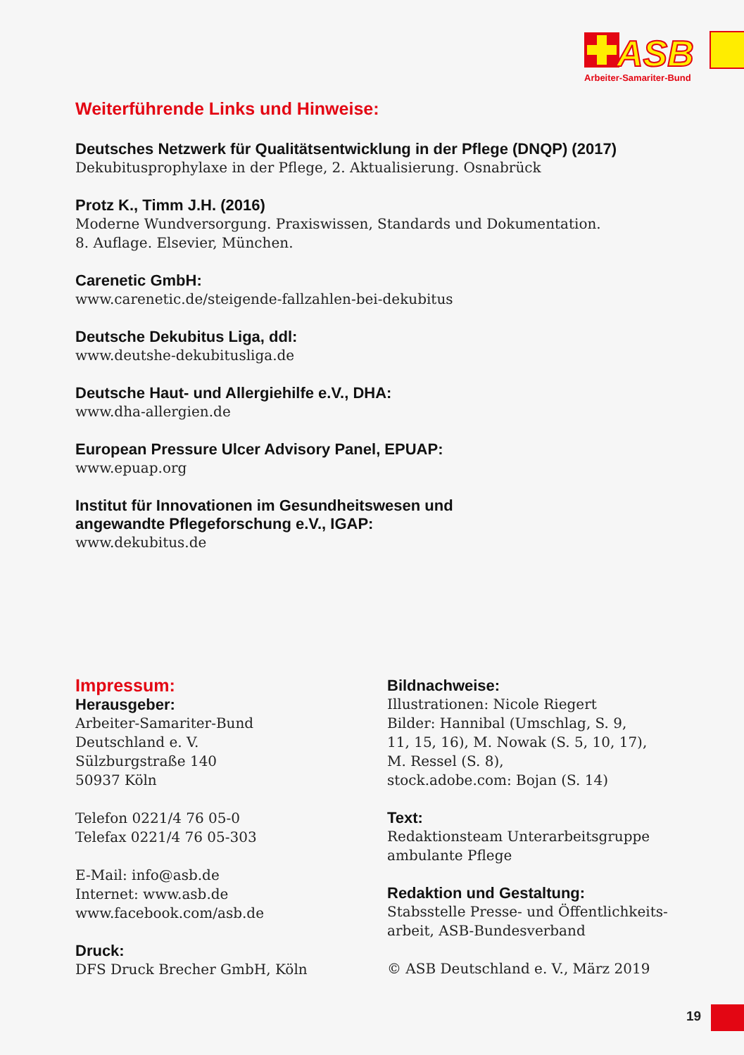ASB
Arbeiter-Samariter-Bund
Weiterführende Links und Hinweise:
Deutsches Netzwerk für Qualitätsentwicklung in der Pflege (DNQP) (2017)
Dekubitusprophylaxe in der Pflege, 2. Aktualisierung. Osnabrück
Protz K., Timm J.H. (2016)
Moderne Wundversorgung. Praxiswissen, Standards und Dokumentation.
8. Auflage. Elsevier, München.
Carenetic GmbH:
www.carenetic.de/steigende-fallzahlen-bei-dekubitus
Deutsche Dekubitus Liga, ddl:
www.deutshe-dekubitusliga.de
Deutsche Haut- und Allergiehilfe e.V., DHA:
www.dha-allergien.de
European Pressure Ulcer Advisory Panel, EPUAP:
www.epuap.org
Institut für Innovationen im Gesundheitswesen und
angewandte Pflegeforschung e.V., IGAP:
www.dekubitus.de
Impressum:
Herausgeber:
Arbeiter-Samariter-Bund
Deutschland e. V.
Sülzburgstraße 140
50937 Köln
Telefon 0221/4 76 05-0
Telefax 0221/4 76 05-303
E-Mail: info@asb.de
Internet: www.asb.de
www.facebook.com/asb.de
Druck:
DFS Druck Brecher GmbH, Köln
Bildnachweise:
Illustrationen: Nicole Riegert
Bilder: Hannibal (Umschlag, S. 9,
11, 15, 16), M. Nowak (S. 5, 10, 17),
M. Ressel (S. 8),
stock.adobe.com: Bojan (S. 14)
Text:
Redaktionsteam Unterarbeitsgruppe
ambulante Pflege
Redaktion und Gestaltung:
Stabsstelle Presse- und Öffentlichkeits-
arbeit, ASB-Bundesverband
© ASB Deutschland e. V., März 2019
19